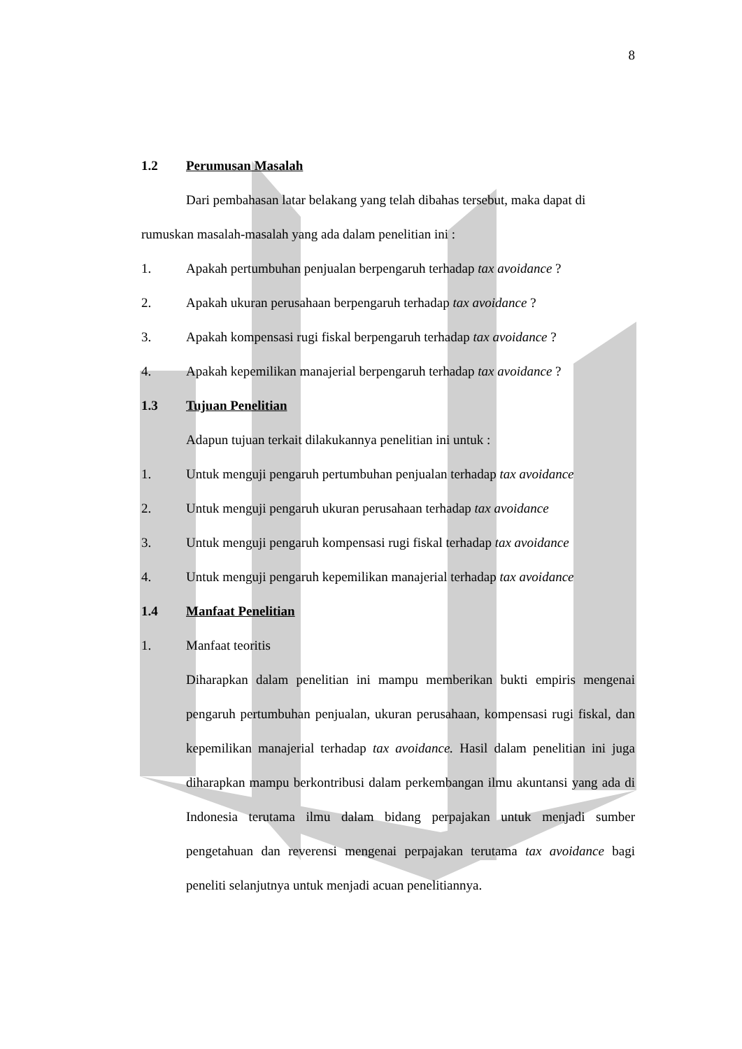8
1.2 Perumusan Masalah
Dari pembahasan latar belakang yang telah dibahas tersebut, maka dapat di rumuskan masalah-masalah yang ada dalam penelitian ini :
1. Apakah pertumbuhan penjualan berpengaruh terhadap tax avoidance ?
2. Apakah ukuran perusahaan berpengaruh terhadap tax avoidance ?
3. Apakah kompensasi rugi fiskal berpengaruh terhadap tax avoidance ?
4. Apakah kepemilikan manajerial berpengaruh terhadap tax avoidance ?
1.3 Tujuan Penelitian
Adapun tujuan terkait dilakukannya penelitian ini untuk :
1. Untuk menguji pengaruh pertumbuhan penjualan terhadap tax avoidance
2. Untuk menguji pengaruh ukuran perusahaan terhadap tax avoidance
3. Untuk menguji pengaruh kompensasi rugi fiskal terhadap tax avoidance
4. Untuk menguji pengaruh kepemilikan manajerial terhadap tax avoidance
1.4 Manfaat Penelitian
1. Manfaat teoritis
Diharapkan dalam penelitian ini mampu memberikan bukti empiris mengenai pengaruh pertumbuhan penjualan, ukuran perusahaan, kompensasi rugi fiskal, dan kepemilikan manajerial terhadap tax avoidance. Hasil dalam penelitian ini juga diharapkan mampu berkontribusi dalam perkembangan ilmu akuntansi yang ada di Indonesia terutama ilmu dalam bidang perpajakan untuk menjadi sumber pengetahuan dan reverensi mengenai perpajakan terutama tax avoidance bagi peneliti selanjutnya untuk menjadi acuan penelitiannya.